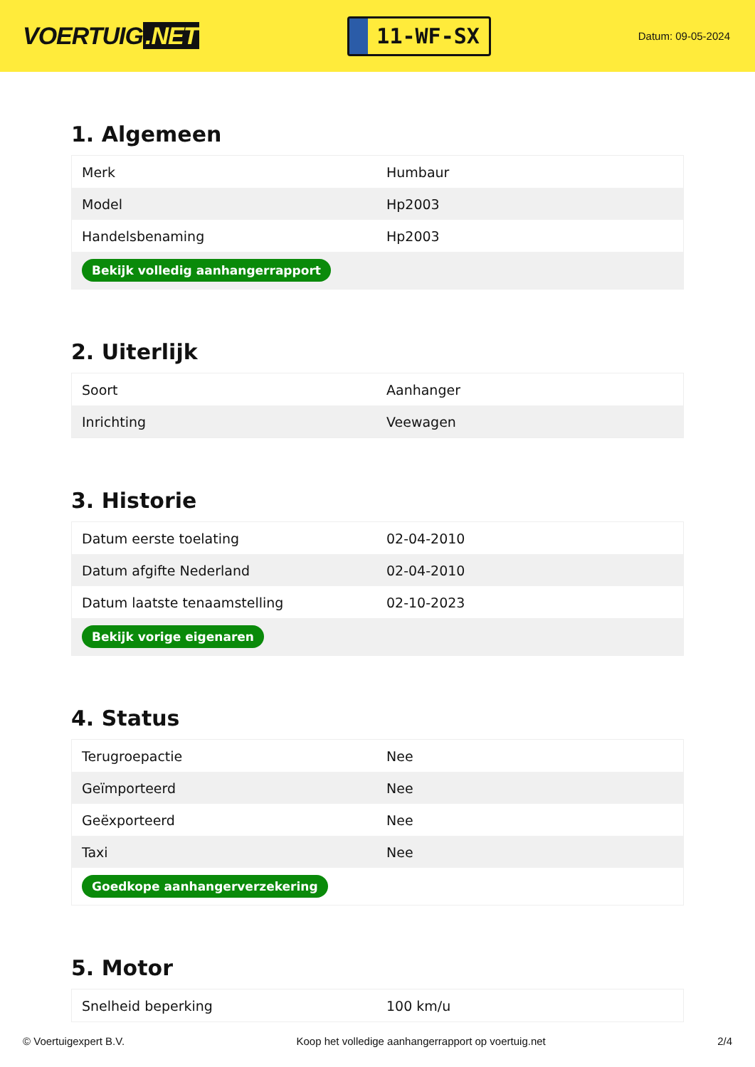VOERTUIG.NET
11-WF-SX
Datum: 09-05-2024
1. Algemeen
| Merk | Humbaur |
| Model | Hp2003 |
| Handelsbenaming | Hp2003 |
| Bekijk volledig aanhangerrapport | |
2. Uiterlijk
| Soort | Aanhanger |
| Inrichting | Veewagen |
3. Historie
| Datum eerste toelating | 02-04-2010 |
| Datum afgifte Nederland | 02-04-2010 |
| Datum laatste tenaamstelling | 02-10-2023 |
| Bekijk vorige eigenaren | |
4. Status
| Terugroepactie | Nee |
| Geïmporteerd | Nee |
| Geëxporteerd | Nee |
| Taxi | Nee |
| Goedkope aanhangerverzekering | |
5. Motor
| Snelheid beperking | 100 km/u |
© Voertuigexpert B.V. Koop het volledige aanhangerrapport op voertuig.net 2/4